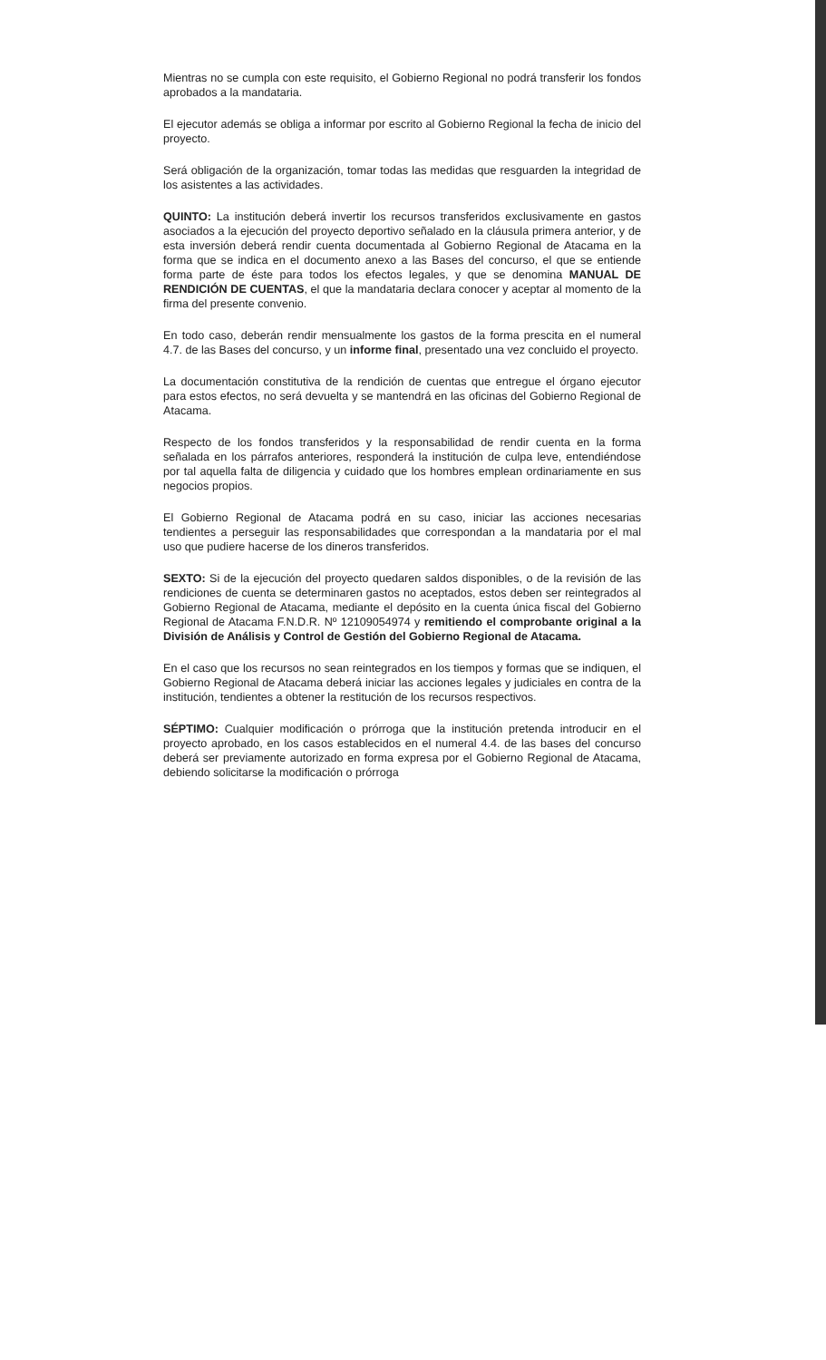Mientras no se cumpla con este requisito, el Gobierno Regional no podrá transferir los fondos aprobados a la mandataria.
El ejecutor además se obliga a informar por escrito al Gobierno Regional la fecha de inicio del proyecto.
Será obligación de la organización, tomar todas las medidas que resguarden la integridad de los asistentes a las actividades.
QUINTO: La institución deberá invertir los recursos transferidos exclusivamente en gastos asociados a la ejecución del proyecto deportivo señalado en la cláusula primera anterior, y de esta inversión deberá rendir cuenta documentada al Gobierno Regional de Atacama en la forma que se indica en el documento anexo a las Bases del concurso, el que se entiende forma parte de éste para todos los efectos legales, y que se denomina MANUAL DE RENDICIÓN DE CUENTAS, el que la mandataria declara conocer y aceptar al momento de la firma del presente convenio.
En todo caso, deberán rendir mensualmente los gastos de la forma prescita en el numeral 4.7. de las Bases del concurso, y un informe final, presentado una vez concluido el proyecto.
La documentación constitutiva de la rendición de cuentas que entregue el órgano ejecutor para estos efectos, no será devuelta y se mantendrá en las oficinas del Gobierno Regional de Atacama.
Respecto de los fondos transferidos y la responsabilidad de rendir cuenta en la forma señalada en los párrafos anteriores, responderá la institución de culpa leve, entendiéndose por tal aquella falta de diligencia y cuidado que los hombres emplean ordinariamente en sus negocios propios.
El Gobierno Regional de Atacama podrá en su caso, iniciar las acciones necesarias tendientes a perseguir las responsabilidades que correspondan a la mandataria por el mal uso que pudiere hacerse de los dineros transferidos.
SEXTO: Si de la ejecución del proyecto quedaren saldos disponibles, o de la revisión de las rendiciones de cuenta se determinaren gastos no aceptados, estos deben ser reintegrados al Gobierno Regional de Atacama, mediante el depósito en la cuenta única fiscal del Gobierno Regional de Atacama F.N.D.R. Nº 12109054974 y remitiendo el comprobante original a la División de Análisis y Control de Gestión del Gobierno Regional de Atacama.
En el caso que los recursos no sean reintegrados en los tiempos y formas que se indiquen, el Gobierno Regional de Atacama deberá iniciar las acciones legales y judiciales en contra de la institución, tendientes a obtener la restitución de los recursos respectivos.
SÉPTIMO: Cualquier modificación o prórroga que la institución pretenda introducir en el proyecto aprobado, en los casos establecidos en el numeral 4.4. de las bases del concurso deberá ser previamente autorizado en forma expresa por el Gobierno Regional de Atacama, debiendo solicitarse la modificación o prórroga